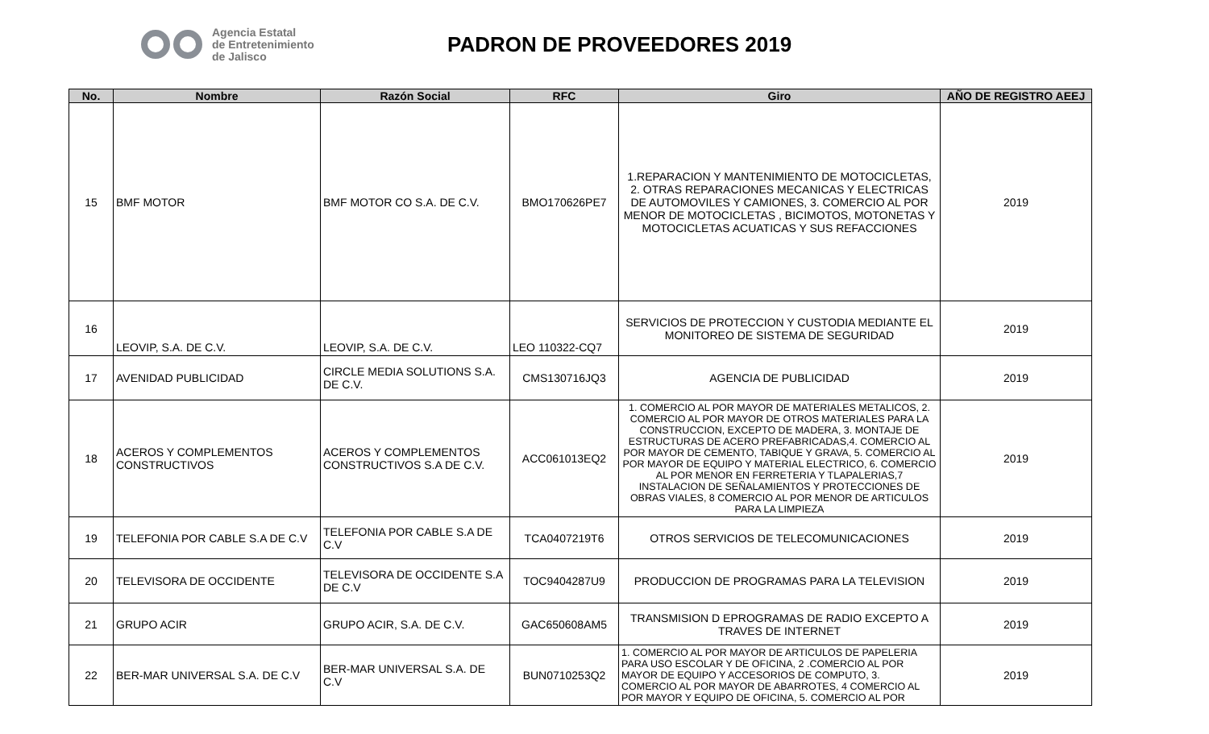Agencia Estatal
de Entretenimiento
de Jalisco
PADRON DE PROVEEDORES 2019
| No. | Nombre | Razón Social | RFC | Giro | AÑO DE REGISTRO AEEJ |
| --- | --- | --- | --- | --- | --- |
| 15 | BMF MOTOR | BMF MOTOR CO S.A. DE C.V. | BMO170626PE7 | 1.REPARACION Y MANTENIMIENTO DE MOTOCICLETAS, 2. OTRAS REPARACIONES MECANICAS Y ELECTRICAS DE AUTOMOVILES Y CAMIONES, 3. COMERCIO AL POR MENOR DE MOTOCICLETAS , BICIMOTOS, MOTONETAS Y MOTOCICLETAS ACUATICAS Y SUS REFACCIONES | 2019 |
| 16 | LEOVIP, S.A. DE C.V. | LEOVIP, S.A. DE C.V. | LEO 110322-CQ7 | SERVICIOS DE PROTECCION Y CUSTODIA MEDIANTE EL MONITOREO DE SISTEMA DE SEGURIDAD | 2019 |
| 17 | AVENIDAD PUBLICIDAD | CIRCLE MEDIA SOLUTIONS S.A. DE C.V. | CMS130716JQ3 | AGENCIA DE PUBLICIDAD | 2019 |
| 18 | ACEROS Y COMPLEMENTOS CONSTRUCTIVOS | ACEROS Y COMPLEMENTOS CONSTRUCTIVOS S.A DE C.V. | ACC061013EQ2 | 1. COMERCIO AL POR MAYOR DE MATERIALES METALICOS, 2. COMERCIO AL POR MAYOR DE OTROS MATERIALES PARA LA CONSTRUCCION, EXCEPTO DE MADERA, 3. MONTAJE DE ESTRUCTURAS DE ACERO PREFABRICADAS,4. COMERCIO AL POR MAYOR DE CEMENTO, TABIQUE Y GRAVA, 5. COMERCIO AL POR MAYOR DE EQUIPO Y MATERIAL ELECTRICO, 6. COMERCIO AL POR MENOR EN FERRETERIA Y TLAPALERIAS,7 INSTALACION DE SEÑALAMIENTOS Y PROTECCIONES DE OBRAS VIALES, 8 COMERCIO AL POR MENOR DE ARTICULOS PARA LA LIMPIEZA | 2019 |
| 19 | TELEFONIA POR CABLE S.A DE C.V | TELEFONIA POR CABLE S.A DE C.V | TCA0407219T6 | OTROS SERVICIOS DE TELECOMUNICACIONES | 2019 |
| 20 | TELEVISORA DE OCCIDENTE | TELEVISORA DE OCCIDENTE S.A DE C.V | TOC9404287U9 | PRODUCCION DE PROGRAMAS PARA LA TELEVISION | 2019 |
| 21 | GRUPO ACIR | GRUPO ACIR, S.A. DE C.V. | GAC650608AM5 | TRANSMISION D EPROGRAMAS DE RADIO EXCEPTO A TRAVES DE INTERNET | 2019 |
| 22 | BER-MAR UNIVERSAL S.A. DE C.V | BER-MAR UNIVERSAL S.A. DE C.V | BUN0710253Q2 | 1. COMERCIO AL POR MAYOR DE ARTICULOS DE PAPELERIA PARA USO ESCOLAR Y DE OFICINA, 2 .COMERCIO AL POR MAYOR DE EQUIPO Y ACCESORIOS DE COMPUTO, 3. COMERCIO AL POR MAYOR DE ABARROTES, 4 COMERCIO AL POR MAYOR Y EQUIPO DE OFICINA, 5. COMERCIO AL POR | 2019 |